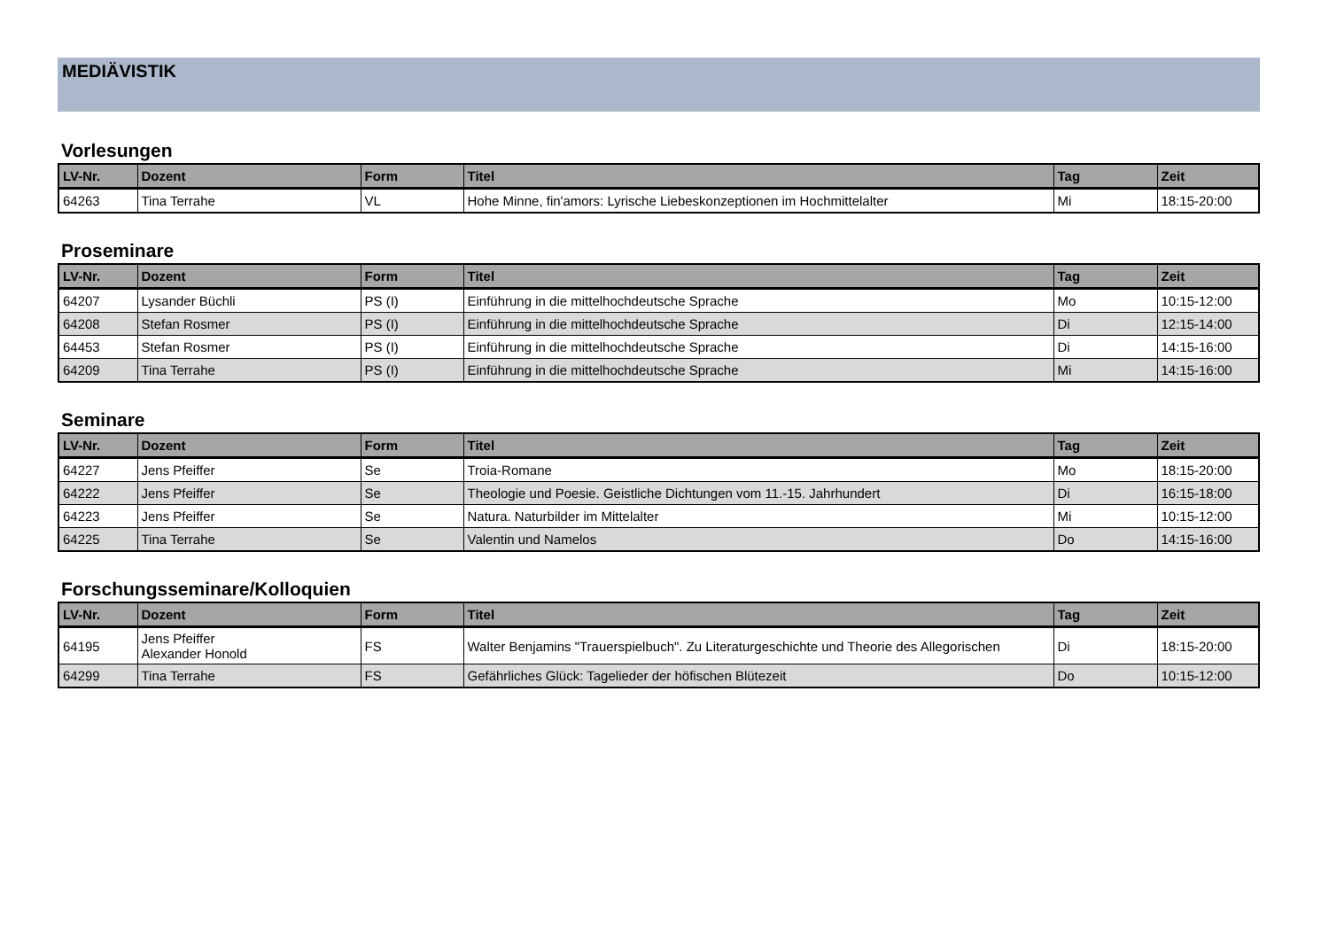MEDIÄVISTIK
Vorlesungen
| LV-Nr. | Dozent | Form | Titel | Tag | Zeit |
| --- | --- | --- | --- | --- | --- |
| 64263 | Tina Terrahe | VL | Hohe Minne, fin'amors: Lyrische Liebeskonzeptionen im Hochmittelalter | Mi | 18:15-20:00 |
Proseminare
| LV-Nr. | Dozent | Form | Titel | Tag | Zeit |
| --- | --- | --- | --- | --- | --- |
| 64207 | Lysander Büchli | PS (I) | Einführung in die mittelhochdeutsche Sprache | Mo | 10:15-12:00 |
| 64208 | Stefan Rosmer | PS (I) | Einführung in die mittelhochdeutsche Sprache | Di | 12:15-14:00 |
| 64453 | Stefan Rosmer | PS (I) | Einführung in die mittelhochdeutsche Sprache | Di | 14:15-16:00 |
| 64209 | Tina Terrahe | PS (I) | Einführung in die mittelhochdeutsche Sprache | Mi | 14:15-16:00 |
Seminare
| LV-Nr. | Dozent | Form | Titel | Tag | Zeit |
| --- | --- | --- | --- | --- | --- |
| 64227 | Jens Pfeiffer | Se | Troia-Romane | Mo | 18:15-20:00 |
| 64222 | Jens Pfeiffer | Se | Theologie und Poesie. Geistliche Dichtungen vom 11.-15. Jahrhundert | Di | 16:15-18:00 |
| 64223 | Jens Pfeiffer | Se | Natura. Naturbilder im Mittelalter | Mi | 10:15-12:00 |
| 64225 | Tina Terrahe | Se | Valentin und Namelos | Do | 14:15-16:00 |
Forschungsseminare/Kolloquien
| LV-Nr. | Dozent | Form | Titel | Tag | Zeit |
| --- | --- | --- | --- | --- | --- |
| 64195 | Jens Pfeiffer Alexander Honold | FS | Walter Benjamins "Trauerspielbuch". Zu Literaturgeschichte und Theorie des Allegorischen | Di | 18:15-20:00 |
| 64299 | Tina Terrahe | FS | Gefährliches Glück: Tagelieder der höfischen Blütezeit | Do | 10:15-12:00 |